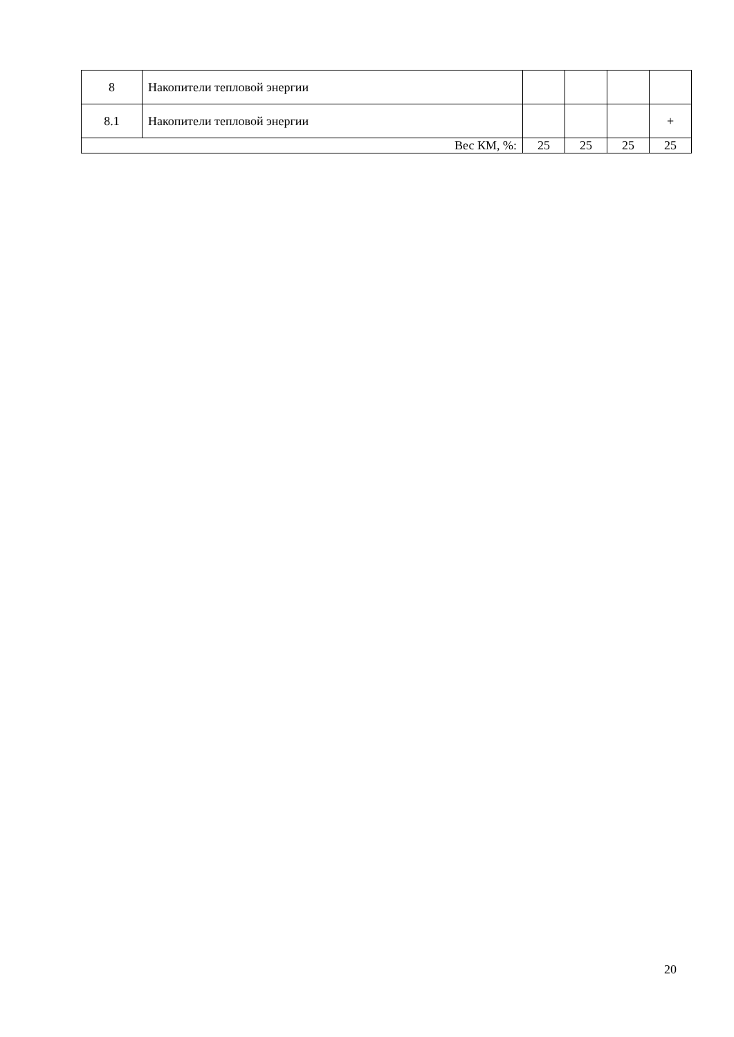| 8 | Накопители тепловой энергии | | | | |
| 8.1 | Накопители тепловой энергии | | | | + |
| Вес КМ, %: | | 25 | 25 | 25 | 25 |
20